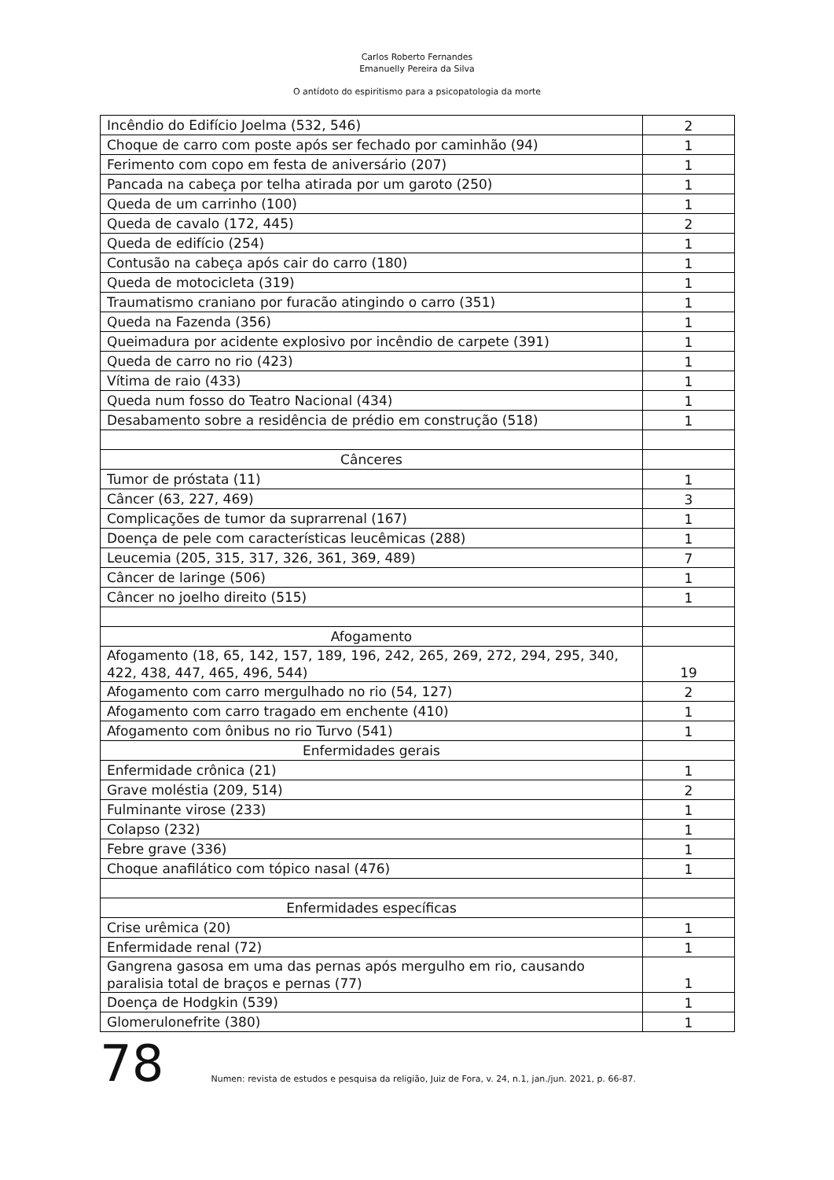Carlos Roberto Fernandes
Emanuelly Pereira da Silva
O antídoto do espiritismo para a psicopatologia da morte
| Incêndio do Edifício Joelma (532, 546) | 2 |
| Choque de carro com poste após ser fechado por caminhão (94) | 1 |
| Ferimento com copo em festa de aniversário (207) | 1 |
| Pancada na cabeça por telha atirada por um garoto (250) | 1 |
| Queda de um carrinho (100) | 1 |
| Queda de cavalo (172, 445) | 2 |
| Queda de edifício (254) | 1 |
| Contusão na cabeça após cair do carro (180) | 1 |
| Queda de motocicleta (319) | 1 |
| Traumatismo craniano por furacão atingindo o carro (351) | 1 |
| Queda na Fazenda (356) | 1 |
| Queimadura por acidente explosivo por incêndio de carpete (391) | 1 |
| Queda de carro no rio (423) | 1 |
| Vítima de raio (433) | 1 |
| Queda num fosso do Teatro Nacional (434) | 1 |
| Desabamento sobre a residência de prédio em construção (518) | 1 |
| Cânceres | |
| Tumor de próstata (11) | 1 |
| Câncer (63, 227, 469) | 3 |
| Complicações de tumor da suprarrenal (167) | 1 |
| Doença de pele com características leucêmicas (288) | 1 |
| Leucemia (205, 315, 317, 326, 361, 369, 489) | 7 |
| Câncer de laringe (506) | 1 |
| Câncer no joelho direito (515) | 1 |
| Afogamento | |
| Afogamento (18, 65, 142, 157, 189, 196, 242, 265, 269, 272, 294, 295, 340, 422, 438, 447, 465, 496, 544) | 19 |
| Afogamento com carro mergulhado no rio (54, 127) | 2 |
| Afogamento com carro tragado em enchente (410) | 1 |
| Afogamento com ônibus no rio Turvo (541) | 1 |
| Enfermidades gerais | |
| Enfermidade crônica (21) | 1 |
| Grave moléstia (209, 514) | 2 |
| Fulminante virose (233) | 1 |
| Colapso (232) | 1 |
| Febre grave (336) | 1 |
| Choque anafilático com tópico nasal (476) | 1 |
| Enfermidades específicas | |
| Crise urêmica (20) | 1 |
| Enfermidade renal (72) | 1 |
| Gangrena gasosa em uma das pernas após mergulho em rio, causando paralisia total de braços e pernas (77) | 1 |
| Doença de Hodgkin (539) | 1 |
| Glomerulonefrite (380) | 1 |
78 Numen: revista de estudos e pesquisa da religião, Juiz de Fora, v. 24, n.1, jan./jun. 2021, p. 66-87.